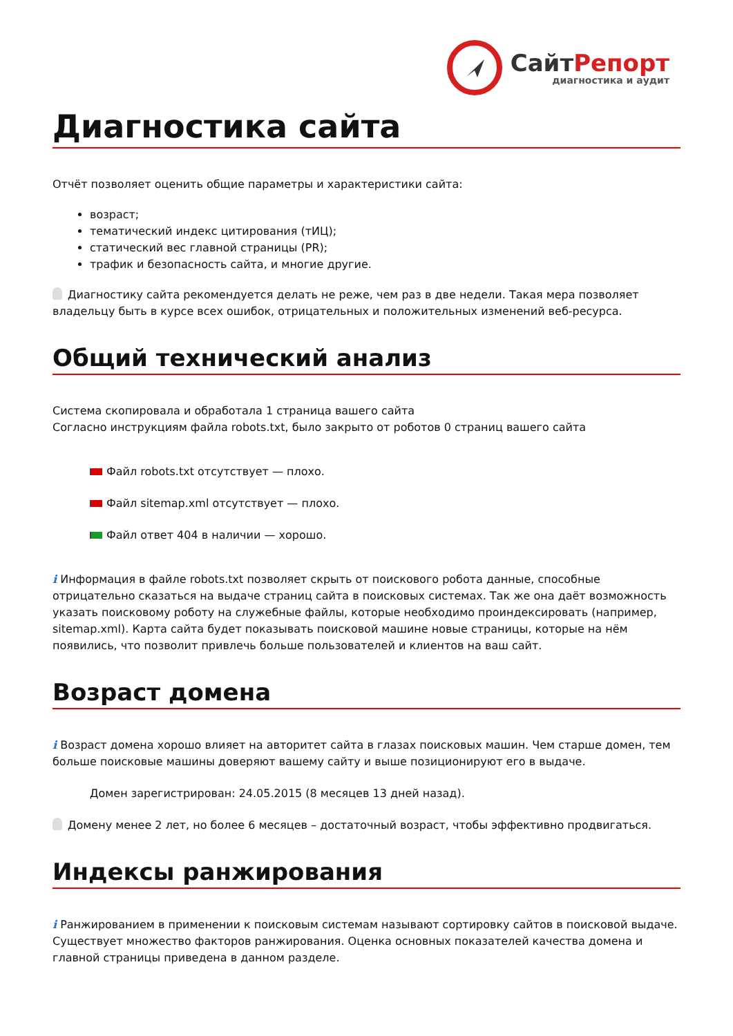СайтРепорт
диагностика и аудит
Диагностика сайта
Отчёт позволяет оценить общие параметры и характеристики сайта:
возраст;
тематический индекс цитирования (тИЦ);
статический вес главной страницы (PR);
трафик и безопасность сайта, и многие другие.
Диагностику сайта рекомендуется делать не реже, чем раз в две недели. Такая мера позволяет владельцу быть в курсе всех ошибок, отрицательных и положительных изменений веб-ресурса.
Общий технический анализ
Система скопировала и обработала 1 страница вашего сайта
Согласно инструкциям файла robots.txt, было закрыто от роботов 0 страниц вашего сайта
Файл robots.txt отсутствует — плохо.
Файл sitemap.xml отсутствует — плохо.
Файл ответ 404 в наличии — хорошо.
i Информация в файле robots.txt позволяет скрыть от поискового робота данные, способные отрицательно сказаться на выдаче страниц сайта в поисковых системах. Так же она даёт возможность указать поисковому роботу на служебные файлы, которые необходимо проиндексировать (например, sitemap.xml). Карта сайта будет показывать поисковой машине новые страницы, которые на нём появились, что позволит привлечь больше пользователей и клиентов на ваш сайт.
Возраст домена
i Возраст домена хорошо влияет на авторитет сайта в глазах поисковых машин. Чем старше домен, тем больше поисковые машины доверяют вашему сайту и выше позиционируют его в выдаче.
Домен зарегистрирован: 24.05.2015 (8 месяцев 13 дней назад).
Домену менее 2 лет, но более 6 месяцев – достаточный возраст, чтобы эффективно продвигаться.
Индексы ранжирования
i Ранжированием в применении к поисковым системам называют сортировку сайтов в поисковой выдаче. Существует множество факторов ранжирования. Оценка основных показателей качества домена и главной страницы приведена в данном разделе.